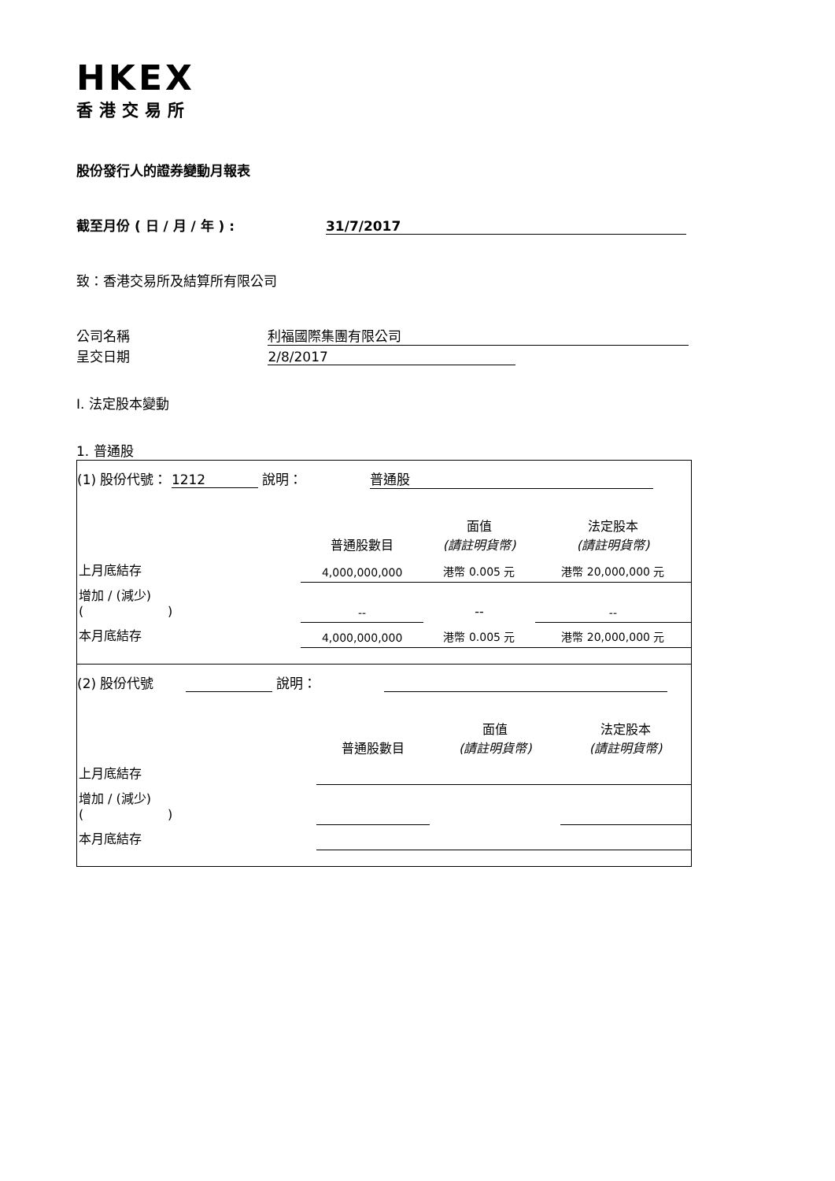HKEX
香港交易所
股份發行人的證券變動月報表
截至月份 ( 日 / 月 / 年 ) : 31/7/2017
致：香港交易所及結算所有限公司
公司名稱 利福國際集團有限公司
呈交日期 2/8/2017
I. 法定股本變動
1. 普通股
(1) 股份代號： 1212 說明： 普通股
| | 普通股數目 | 面值 (請註明貨幣) | 法定股本 (請註明貨幣) |
| 上月底結存 | 4,000,000,000 | 港幣 0.005 元 | 港幣 20,000,000 元 |
| 增加 / (減少) ( ) | -- | -- | -- |
| 本月底結存 | 4,000,000,000 | 港幣 0.005 元 | 港幣 20,000,000 元 |
(2) 股份代號 說明：
| | 普通股數目 | 面值 (請註明貨幣) | 法定股本 (請註明貨幣) |
| 上月底結存 | | | |
| 增加 / (減少) ( ) | | | |
| 本月底結存 | | | |